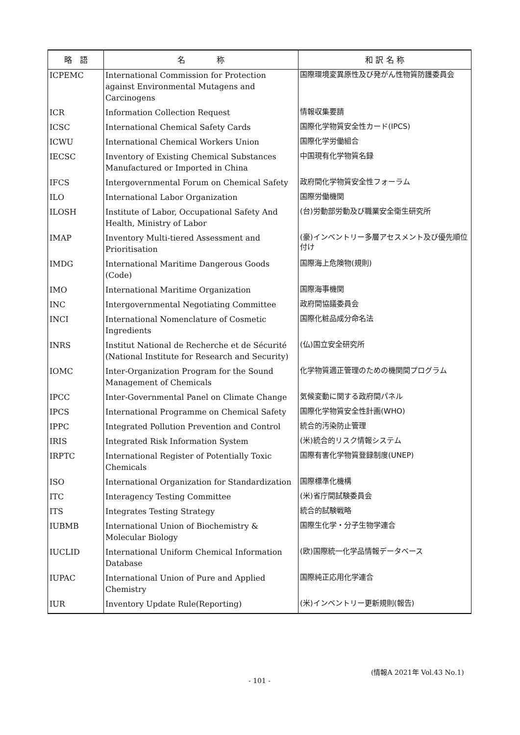| 略 語 | 名 称 | 和 訳 名 称 |
| --- | --- | --- |
| ICPEMC | International Commission for Protection against Environmental Mutagens and Carcinogens | 国際環境変異原性及び発がん性物質防護委員会 |
| ICR | Information Collection Request | 情報収集要請 |
| ICSC | International Chemical Safety Cards | 国際化学物質安全性カード(IPCS) |
| ICWU | International Chemical Workers Union | 国際化学労働組合 |
| IECSC | Inventory of Existing Chemical Substances Manufactured or Imported in China | 中国現有化学物質名録 |
| IFCS | Intergovernmental Forum on Chemical Safety | 政府間化学物質安全性フォーラム |
| ILO | International Labor Organization | 国際労働機関 |
| ILOSH | Institute of Labor, Occupational Safety And Health, Ministry of Labor | (台)労動部労動及び職業安全衛生研究所 |
| IMAP | Inventory Multi-tiered Assessment and Prioritisation | (豪)インベントリー多層アセスメント及び優先順位付け |
| IMDG | International Maritime Dangerous Goods (Code) | 国際海上危険物(規則) |
| IMO | International Maritime Organization | 国際海事機関 |
| INC | Intergovernmental Negotiating Committee | 政府間協議委員会 |
| INCI | International Nomenclature of Cosmetic Ingredients | 国際化粧品成分命名法 |
| INRS | Institut National de Recherche et de Sécurité (National Institute for Research and Security) | (仏)国立安全研究所 |
| IOMC | Inter-Organization Program for the Sound Management of Chemicals | 化学物質適正管理のための機関間プログラム |
| IPCC | Inter-Governmental Panel on Climate Change | 気候変動に関する政府間パネル |
| IPCS | International Programme on Chemical Safety | 国際化学物質安全性計画(WHO) |
| IPPC | Integrated Pollution Prevention and Control | 統合的汚染防止管理 |
| IRIS | Integrated Risk Information System | (米)統合的リスク情報システム |
| IRPTC | International Register of Potentially Toxic Chemicals | 国際有害化学物質登録制度(UNEP) |
| ISO | International Organization for Standardization | 国際標準化機構 |
| ITC | Interagency Testing Committee | (米)省庁間試験委員会 |
| ITS | Integrates Testing Strategy | 統合的試験戦略 |
| IUBMB | International Union of Biochemistry & Molecular Biology | 国際生化学・分子生物学連合 |
| IUCLID | International Uniform Chemical Information Database | (欧)国際統一化学品情報データベース |
| IUPAC | International Union of Pure and Applied Chemistry | 国際純正応用化学連合 |
| IUR | Inventory Update Rule(Reporting) | (米)インベントリー更新規則(報告) |
(情報A 2021年 Vol.43 No.1)
- 101 -